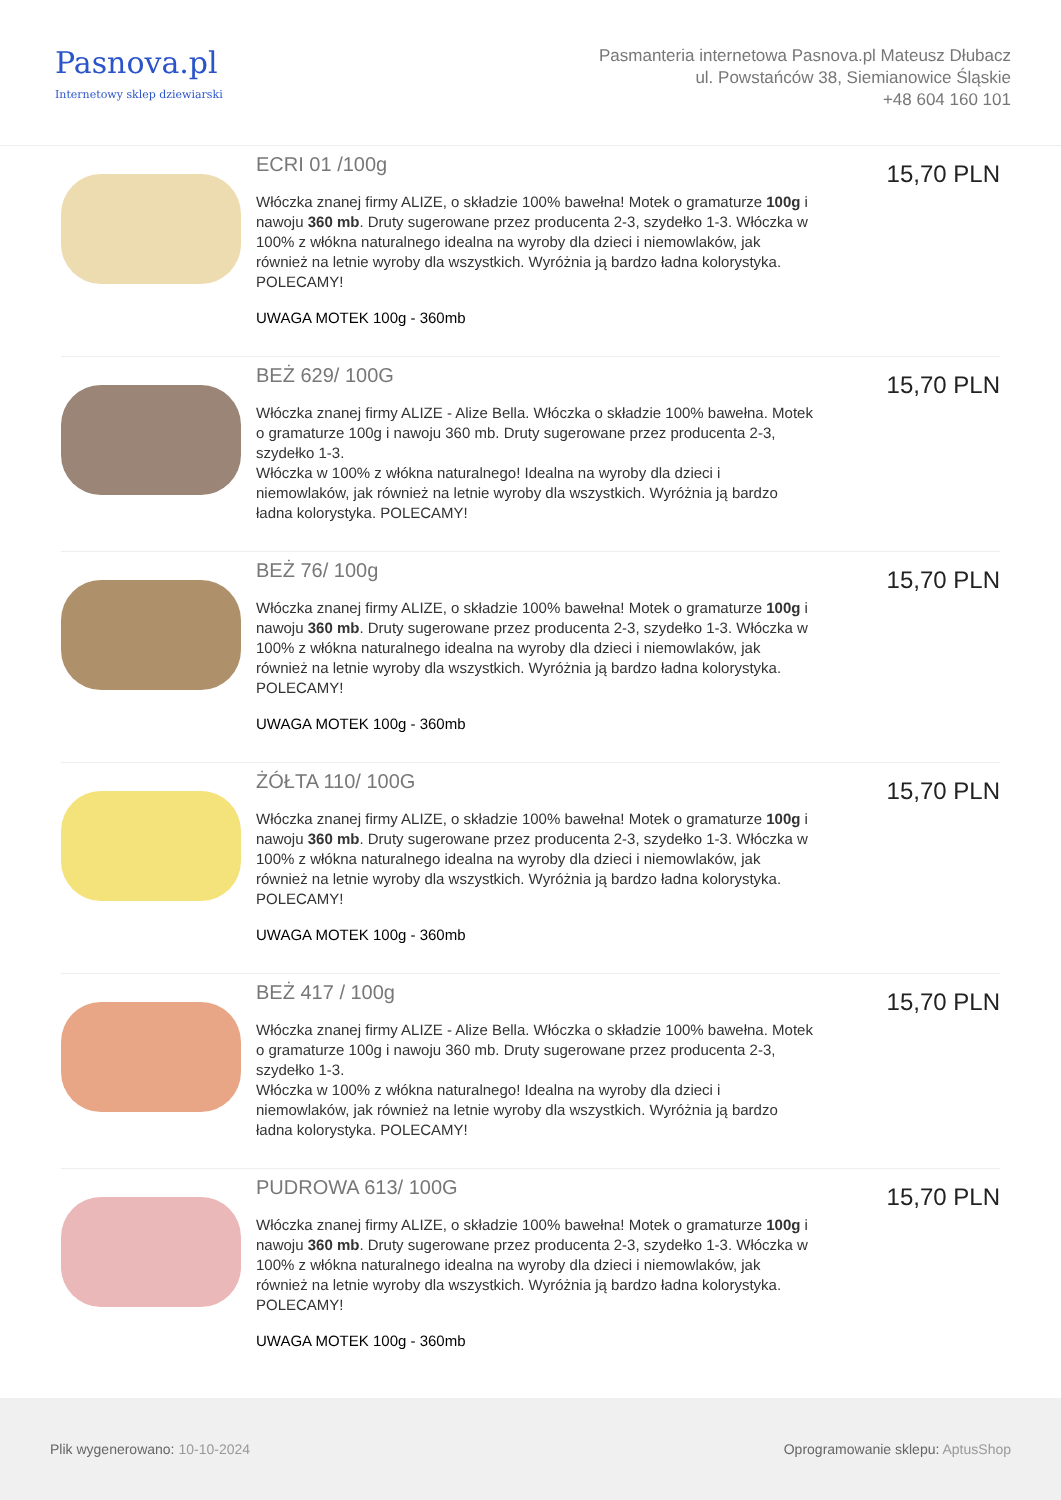Pasnova.pl
Internetowy sklep dziewiarski
Pasmanteria internetowa Pasnova.pl Mateusz Dłubacz
ul. Powstańców 38, Siemianowice Śląskie
+48 604 160 101
ECRI 01 /100g
Włóczka znanej firmy ALIZE, o składzie 100% bawełna! Motek o gramaturze 100g i nawoju 360 mb. Druty sugerowane przez producenta 2-3, szydełko 1-3. Włóczka w 100% z włókna naturalnego idealna na wyroby dla dzieci i niemowlaków, jak również na letnie wyroby dla wszystkich. Wyróżnia ją bardzo ładna kolorystyka. POLECAMY!
UWAGA MOTEK 100g - 360mb
15,70 PLN
BEŻ 629/ 100G
Włóczka znanej firmy ALIZE - Alize Bella. Włóczka o składzie 100% bawełna. Motek o gramaturze 100g i nawoju 360 mb. Druty sugerowane przez producenta 2-3, szydełko 1-3.
Włóczka w 100% z włókna naturalnego! Idealna na wyroby dla dzieci i niemowlaków, jak również na letnie wyroby dla wszystkich. Wyróżnia ją bardzo ładna kolorystyka. POLECAMY!
15,70 PLN
BEŻ 76/ 100g
Włóczka znanej firmy ALIZE, o składzie 100% bawełna! Motek o gramaturze 100g i nawoju 360 mb. Druty sugerowane przez producenta 2-3, szydełko 1-3. Włóczka w 100% z włókna naturalnego idealna na wyroby dla dzieci i niemowlaków, jak również na letnie wyroby dla wszystkich. Wyróżnia ją bardzo ładna kolorystyka. POLECAMY!
UWAGA MOTEK 100g - 360mb
15,70 PLN
ŻÓŁTA 110/ 100G
Włóczka znanej firmy ALIZE, o składzie 100% bawełna! Motek o gramaturze 100g i nawoju 360 mb. Druty sugerowane przez producenta 2-3, szydełko 1-3. Włóczka w 100% z włókna naturalnego idealna na wyroby dla dzieci i niemowlaków, jak również na letnie wyroby dla wszystkich. Wyróżnia ją bardzo ładna kolorystyka. POLECAMY!
UWAGA MOTEK 100g - 360mb
15,70 PLN
BEŻ 417 / 100g
Włóczka znanej firmy ALIZE - Alize Bella. Włóczka o składzie 100% bawełna. Motek o gramaturze 100g i nawoju 360 mb. Druty sugerowane przez producenta 2-3, szydełko 1-3.
Włóczka w 100% z włókna naturalnego! Idealna na wyroby dla dzieci i niemowlaków, jak również na letnie wyroby dla wszystkich. Wyróżnia ją bardzo ładna kolorystyka. POLECAMY!
15,70 PLN
PUDROWA 613/ 100G
Włóczka znanej firmy ALIZE, o składzie 100% bawełna! Motek o gramaturze 100g i nawoju 360 mb. Druty sugerowane przez producenta 2-3, szydełko 1-3. Włóczka w 100% z włókna naturalnego idealna na wyroby dla dzieci i niemowlaków, jak również na letnie wyroby dla wszystkich. Wyróżnia ją bardzo ładna kolorystyka. POLECAMY!
UWAGA MOTEK 100g - 360mb
15,70 PLN
Plik wygenerowano: 10-10-2024
Oprogramowanie sklepu: AptusShop